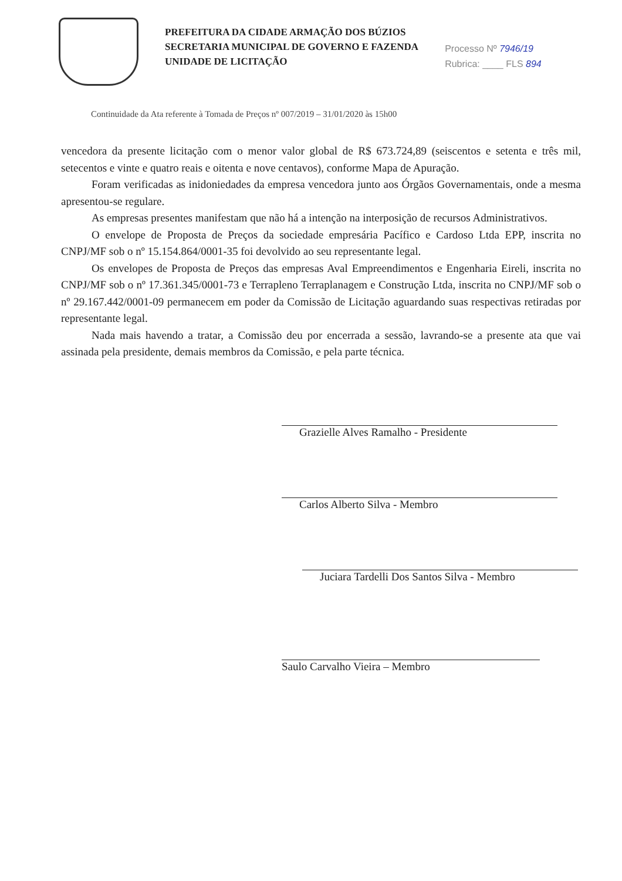PREFEITURA DA CIDADE ARMAÇÃO DOS BÚZIOS
SECRETARIA MUNICIPAL DE GOVERNO E FAZENDA
UNIDADE DE LICITAÇÃO
Processo Nº 7946/19
Rubrica: ____ FLS 894
Continuidade da Ata referente à Tomada de Preços nº 007/2019 – 31/01/2020 às 15h00
vencedora da presente licitação com o menor valor global de R$ 673.724,89 (seiscentos e setenta e três mil, setecentos e vinte e quatro reais e oitenta e nove centavos), conforme Mapa de Apuração.
Foram verificadas as inidoniedades da empresa vencedora junto aos Órgãos Governamentais, onde a mesma apresentou-se regulare.
As empresas presentes manifestam que não há a intenção na interposição de recursos Administrativos.
O envelope de Proposta de Preços da sociedade empresária Pacífico e Cardoso Ltda EPP, inscrita no CNPJ/MF sob o nº 15.154.864/0001-35 foi devolvido ao seu representante legal.
Os envelopes de Proposta de Preços das empresas Aval Empreendimentos e Engenharia Eireli, inscrita no CNPJ/MF sob o nº 17.361.345/0001-73 e Terrapleno Terraplanagem e Construção Ltda, inscrita no CNPJ/MF sob o nº 29.167.442/0001-09 permanecem em poder da Comissão de Licitação aguardando suas respectivas retiradas por representante legal.
Nada mais havendo a tratar, a Comissão deu por encerrada a sessão, lavrando-se a presente ata que vai assinada pela presidente, demais membros da Comissão, e pela parte técnica.
Grazielle Alves Ramalho - Presidente
Carlos Alberto Silva - Membro
Juciara Tardelli Dos Santos Silva - Membro
Saulo Carvalho Vieira – Membro